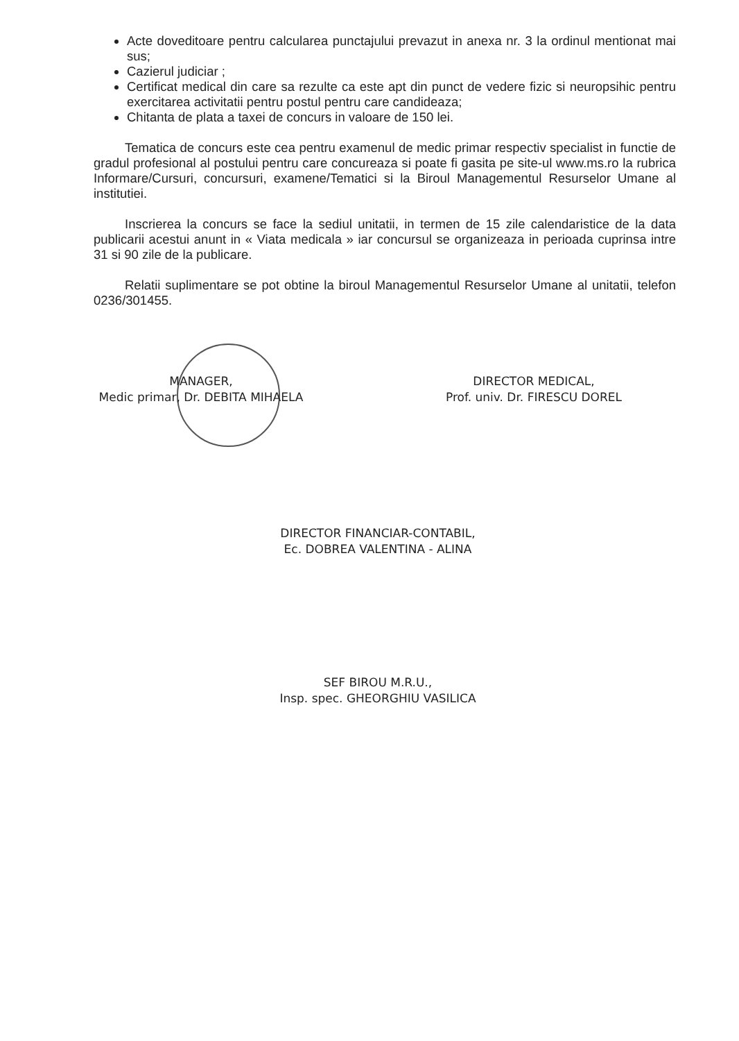Acte doveditoare pentru calcularea punctajului prevazut in anexa nr. 3 la ordinul mentionat mai sus;
Cazierul judiciar ;
Certificat medical din care sa rezulte ca este apt din punct de vedere fizic si neuropsihic pentru exercitarea activitatii pentru postul pentru care candideaza;
Chitanta de plata a taxei de concurs in valoare de 150 lei.
Tematica de concurs este cea pentru examenul de medic primar respectiv specialist in functie de gradul profesional al postului pentru care concureaza si poate fi gasita pe site-ul www.ms.ro la rubrica Informare/Cursuri, concursuri, examene/Tematici si la Biroul Managementul Resurselor Umane al institutiei.
Inscrierea la concurs se face la sediul unitatii, in termen de 15 zile calendaristice de la data publicarii acestui anunt in « Viata medicala » iar concursul se organizeaza in perioada cuprinsa intre 31 si 90 zile de la publicare.
Relatii suplimentare se pot obtine la biroul Managementul Resurselor Umane al unitatii, telefon 0236/301455.
MANAGER,
Medic primar, Dr. DEBITA MIHAELA
DIRECTOR MEDICAL,
Prof. univ. Dr. FIRESCU DOREL
DIRECTOR FINANCIAR-CONTABIL,
Ec. DOBREA VALENTINA - ALINA
SEF BIROU M.R.U.,
Insp. spec. GHEORGHIU VASILICA